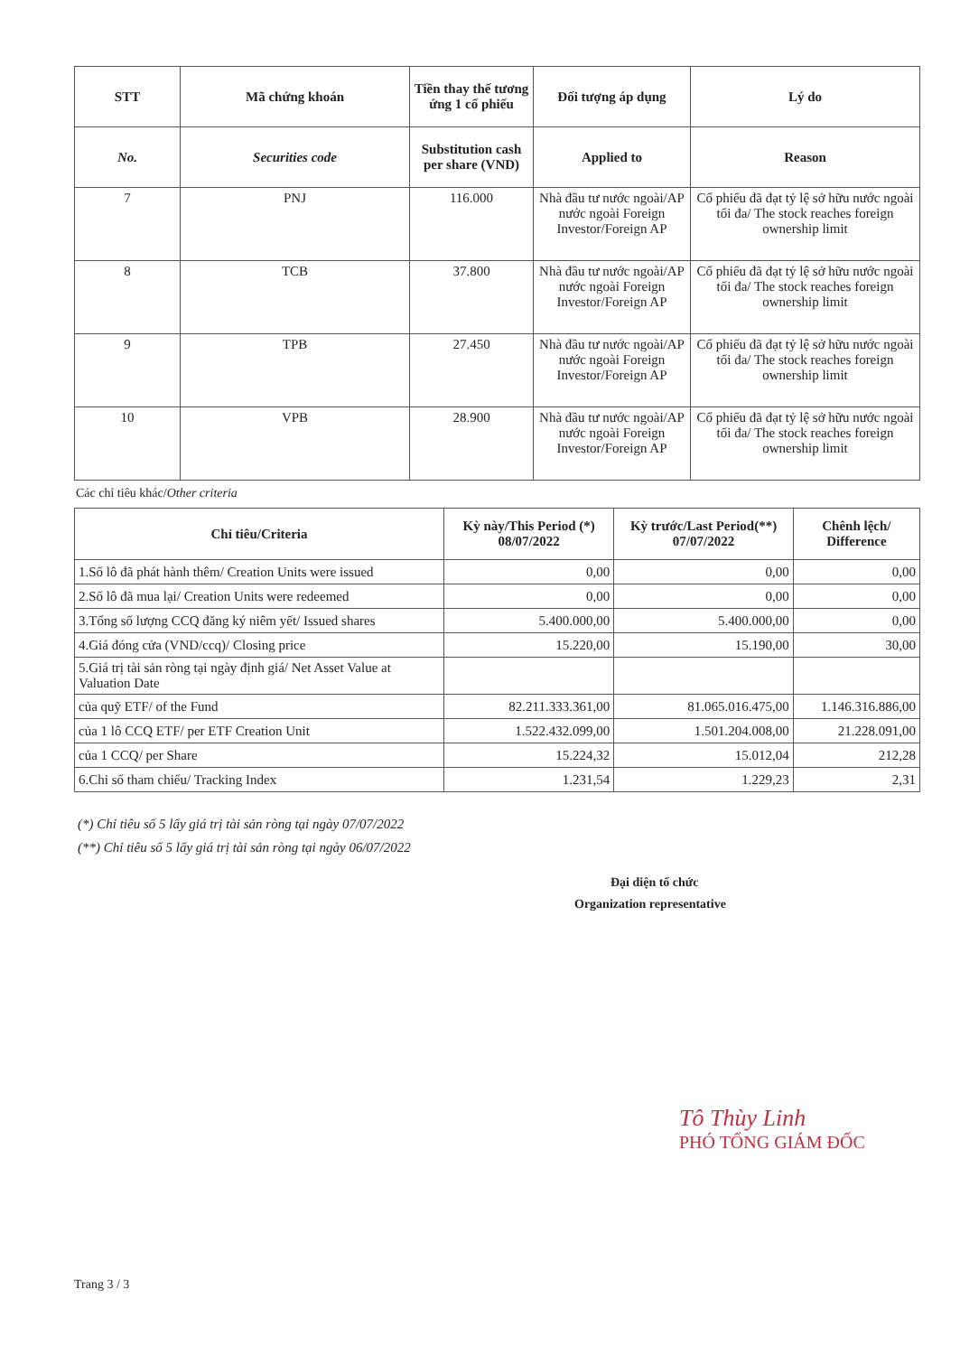| STT | Mã chứng khoán | Tiền thay thế tương ứng 1 cổ phiếu | Đối tượng áp dụng | Lý do |
| --- | --- | --- | --- | --- |
| No. | Securities code | Substitution cash per share (VND) | Applied to | Reason |
| 7 | PNJ | 116.000 | Nhà đầu tư nước ngoài/AP nước ngoài Foreign Investor/Foreign AP | Cổ phiếu đã đạt tỷ lệ sở hữu nước ngoài tối đa/ The stock reaches foreign ownership limit |
| 8 | TCB | 37.800 | Nhà đầu tư nước ngoài/AP nước ngoài Foreign Investor/Foreign AP | Cổ phiếu đã đạt tỷ lệ sở hữu nước ngoài tối đa/ The stock reaches foreign ownership limit |
| 9 | TPB | 27.450 | Nhà đầu tư nước ngoài/AP nước ngoài Foreign Investor/Foreign AP | Cổ phiếu đã đạt tỷ lệ sở hữu nước ngoài tối đa/ The stock reaches foreign ownership limit |
| 10 | VPB | 28.900 | Nhà đầu tư nước ngoài/AP nước ngoài Foreign Investor/Foreign AP | Cổ phiếu đã đạt tỷ lệ sở hữu nước ngoài tối đa/ The stock reaches foreign ownership limit |
Các chỉ tiêu khác/Other criteria
| Chỉ tiêu/Criteria | Kỳ này/This Period (*) 08/07/2022 | Kỳ trước/Last Period(**) 07/07/2022 | Chênh lệch/ Difference |
| --- | --- | --- | --- |
| 1.Số lô đã phát hành thêm/ Creation Units were issued | 0,00 | 0,00 | 0,00 |
| 2.Số lô đã mua lại/ Creation Units were redeemed | 0,00 | 0,00 | 0,00 |
| 3.Tổng số lượng CCQ đăng ký niêm yết/ Issued shares | 5.400.000,00 | 5.400.000,00 | 0,00 |
| 4.Giá đóng cửa (VND/ccq)/ Closing price | 15.220,00 | 15.190,00 | 30,00 |
| 5.Giá trị tài sản ròng tại ngày định giá/ Net Asset Value at Valuation Date | | | |
| của quỹ ETF/ of the Fund | 82.211.333.361,00 | 81.065.016.475,00 | 1.146.316.886,00 |
| của 1 lô CCQ ETF/ per ETF Creation Unit | 1.522.432.099,00 | 1.501.204.008,00 | 21.228.091,00 |
| của 1 CCQ/ per Share | 15.224,32 | 15.012,04 | 212,28 |
| 6.Chỉ số tham chiếu/ Tracking Index | 1.231,54 | 1.229,23 | 2,31 |
(*) Chỉ tiêu số 5 lấy giá trị tài sản ròng tại ngày 07/07/2022
(**) Chỉ tiêu số 5 lấy giá trị tài sản ròng tại ngày 06/07/2022
Đại diện tổ chức
Organization representative
Tô Thùy Linh
PHÓ TỔNG GIÁM ĐỐC
Trang 3 / 3